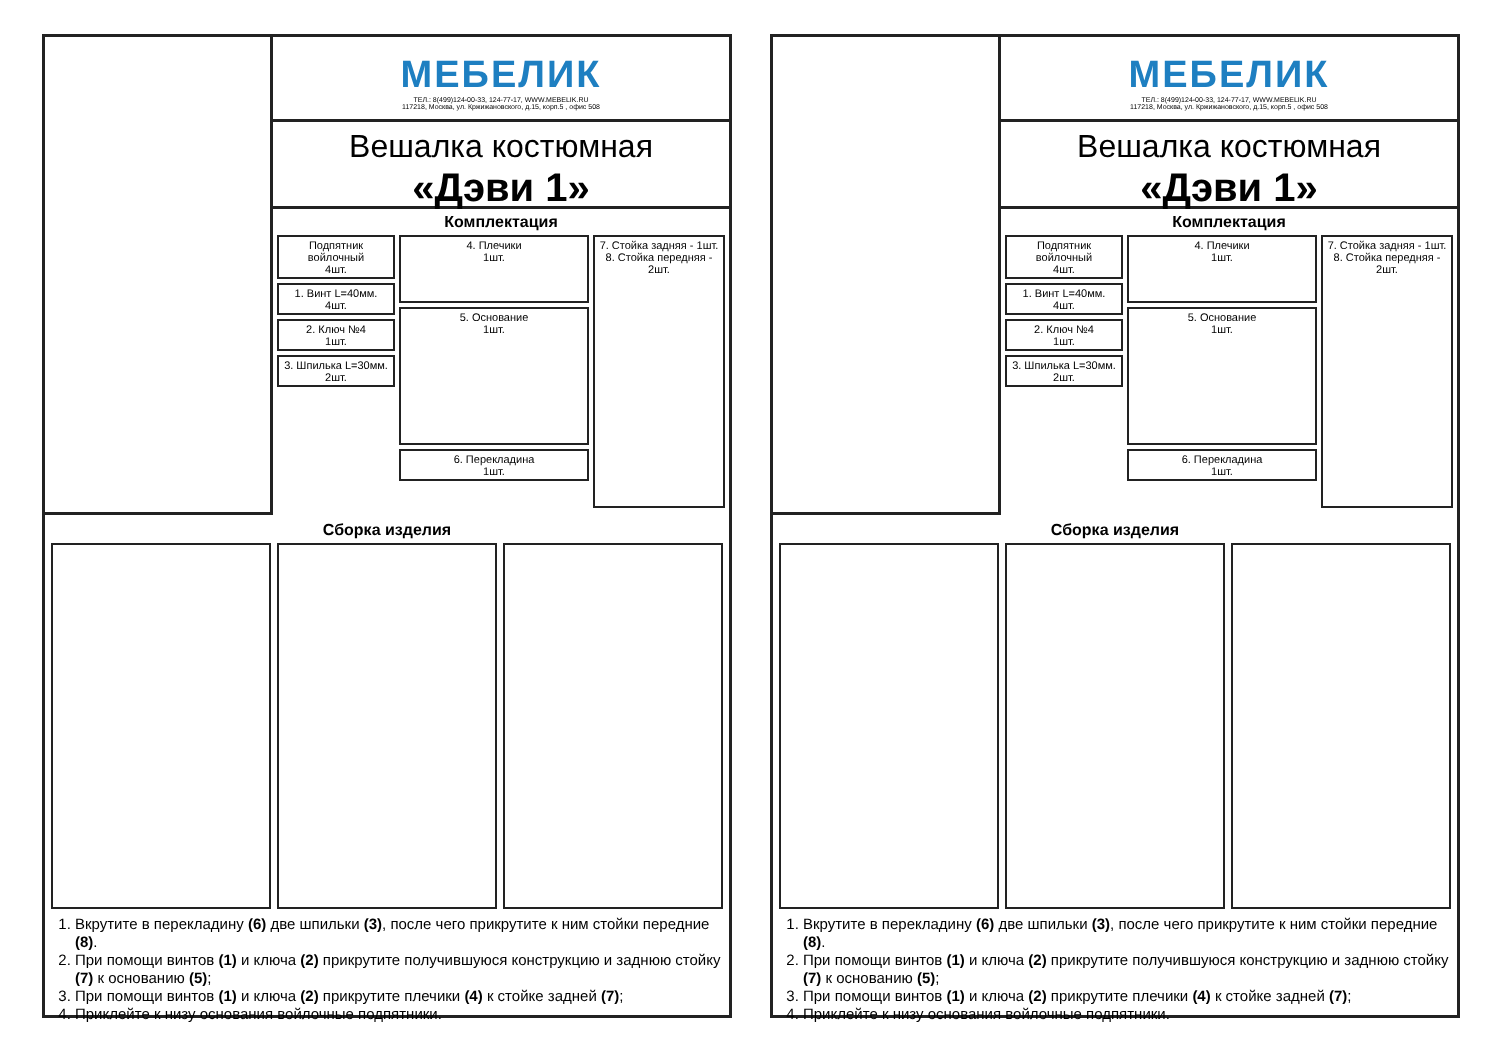МЕБЕЛИК
ТЕЛ.: 8(499)124-00-33, 124-77-17, WWW.MEBELIK.RU
117218, Москва, ул. Кржижановского, д.15, корп.5 , офис 508
Вешалка костюмная
«Дэви 1»
Комплектация
Подпятник войлочный
4шт.
1. Винт L=40мм.
4шт.
2. Ключ №4
1шт.
3. Шпилька L=30мм.
2шт.
4. Плечики
1шт.
5. Основание
1шт.
6. Перекладина
1шт.
7. Стойка задняя - 1шт.
8. Стойка передняя - 2шт.
Сборка изделия
1. Вкрутите в перекладину (6) две шпильки (3), после чего прикрутите к ним стойки передние (8).
2. При помощи винтов (1) и ключа (2) прикрутите получившуюся конструкцию и заднюю стойку (7) к основанию (5);
3. При помощи винтов (1) и ключа (2) прикрутите плечики (4) к стойке задней (7);
4. Приклейте к низу основания войлочные подпятники.
МЕБЕЛИК
ТЕЛ.: 8(499)124-00-33, 124-77-17, WWW.MEBELIK.RU
117218, Москва, ул. Кржижановского, д.15, корп.5 , офис 508
Вешалка костюмная
«Дэви 1»
Комплектация
Подпятник войлочный
4шт.
1. Винт L=40мм.
4шт.
2. Ключ №4
1шт.
3. Шпилька L=30мм.
2шт.
4. Плечики
1шт.
5. Основание
1шт.
6. Перекладина
1шт.
7. Стойка задняя - 1шт.
8. Стойка передняя - 2шт.
Сборка изделия
1. Вкрутите в перекладину (6) две шпильки (3), после чего прикрутите к ним стойки передние (8).
2. При помощи винтов (1) и ключа (2) прикрутите получившуюся конструкцию и заднюю стойку (7) к основанию (5);
3. При помощи винтов (1) и ключа (2) прикрутите плечики (4) к стойке задней (7);
4. Приклейте к низу основания войлочные подпятники.